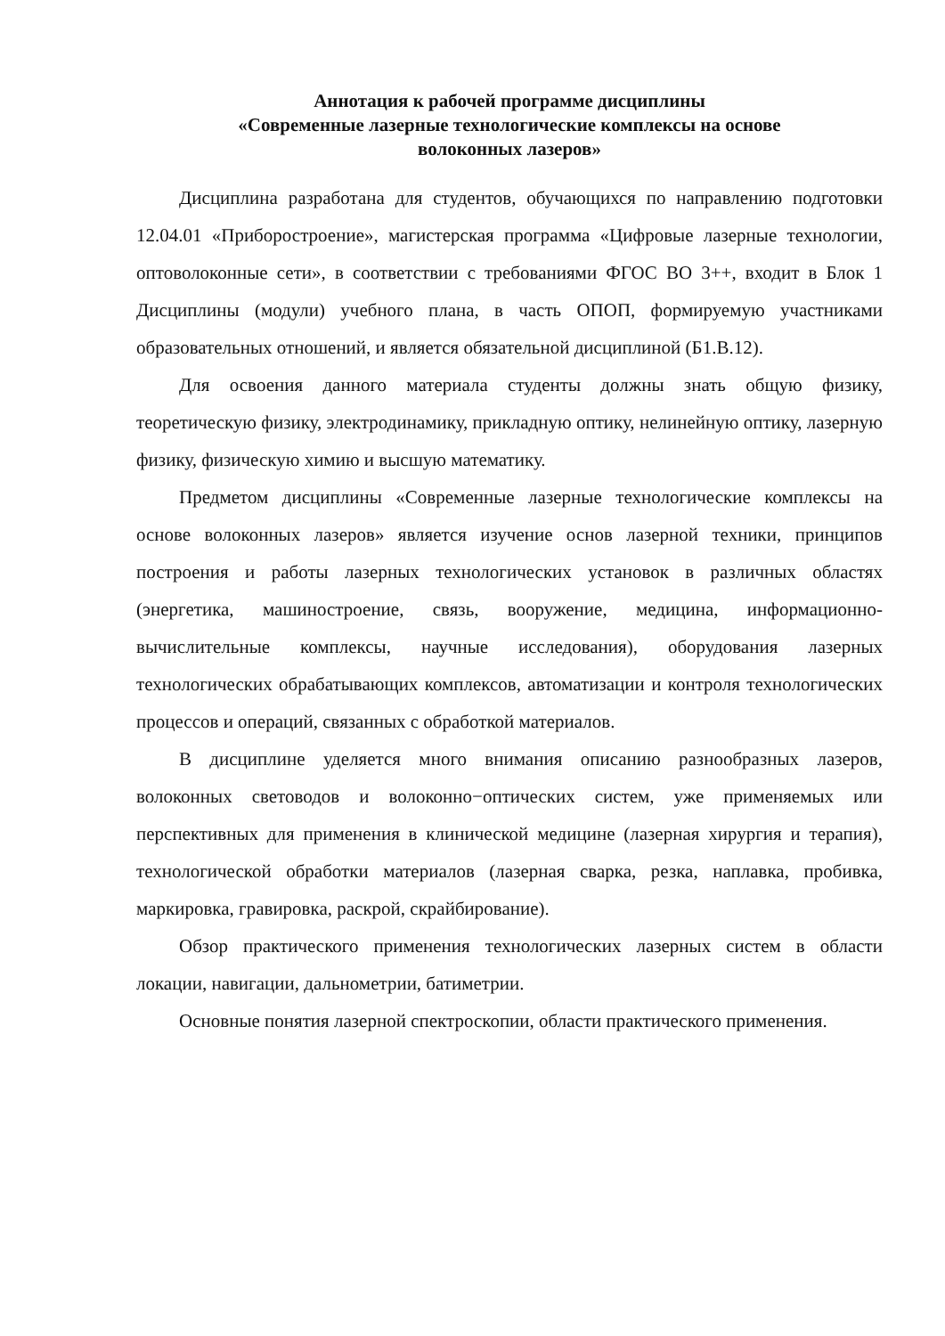Аннотация к рабочей программе дисциплины
«Современные лазерные технологические комплексы на основе
волоконных лазеров»
Дисциплина разработана для студентов, обучающихся по направлению подготовки 12.04.01 «Приборостроение», магистерская программа «Цифровые лазерные технологии, оптоволоконные сети», в соответствии с требованиями ФГОС ВО 3++, входит в Блок 1 Дисциплины (модули) учебного плана, в часть ОПОП, формируемую участниками образовательных отношений, и является обязательной дисциплиной (Б1.В.12).
Для освоения данного материала студенты должны знать общую физику, теоретическую физику, электродинамику, прикладную оптику, нелинейную оптику, лазерную физику, физическую химию и высшую математику.
Предметом дисциплины «Современные лазерные технологические комплексы на основе волоконных лазеров» является изучение основ лазерной техники, принципов построения и работы лазерных технологических установок в различных областях (энергетика, машиностроение, связь, вооружение, медицина, информационно-вычислительные комплексы, научные исследования), оборудования лазерных технологических обрабатывающих комплексов, автоматизации и контроля технологических процессов и операций, связанных с обработкой материалов.
В дисциплине уделяется много внимания описанию разнообразных лазеров, волоконных световодов и волоконно−оптических систем, уже применяемых или перспективных для применения в клинической медицине (лазерная хирургия и терапия), технологической обработки материалов (лазерная сварка, резка, наплавка, пробивка, маркировка, гравировка, раскрой, скрайбирование).
Обзор практического применения технологических лазерных систем в области локации, навигации, дальнометрии, батиметрии.
Основные понятия лазерной спектроскопии, области практического применения.